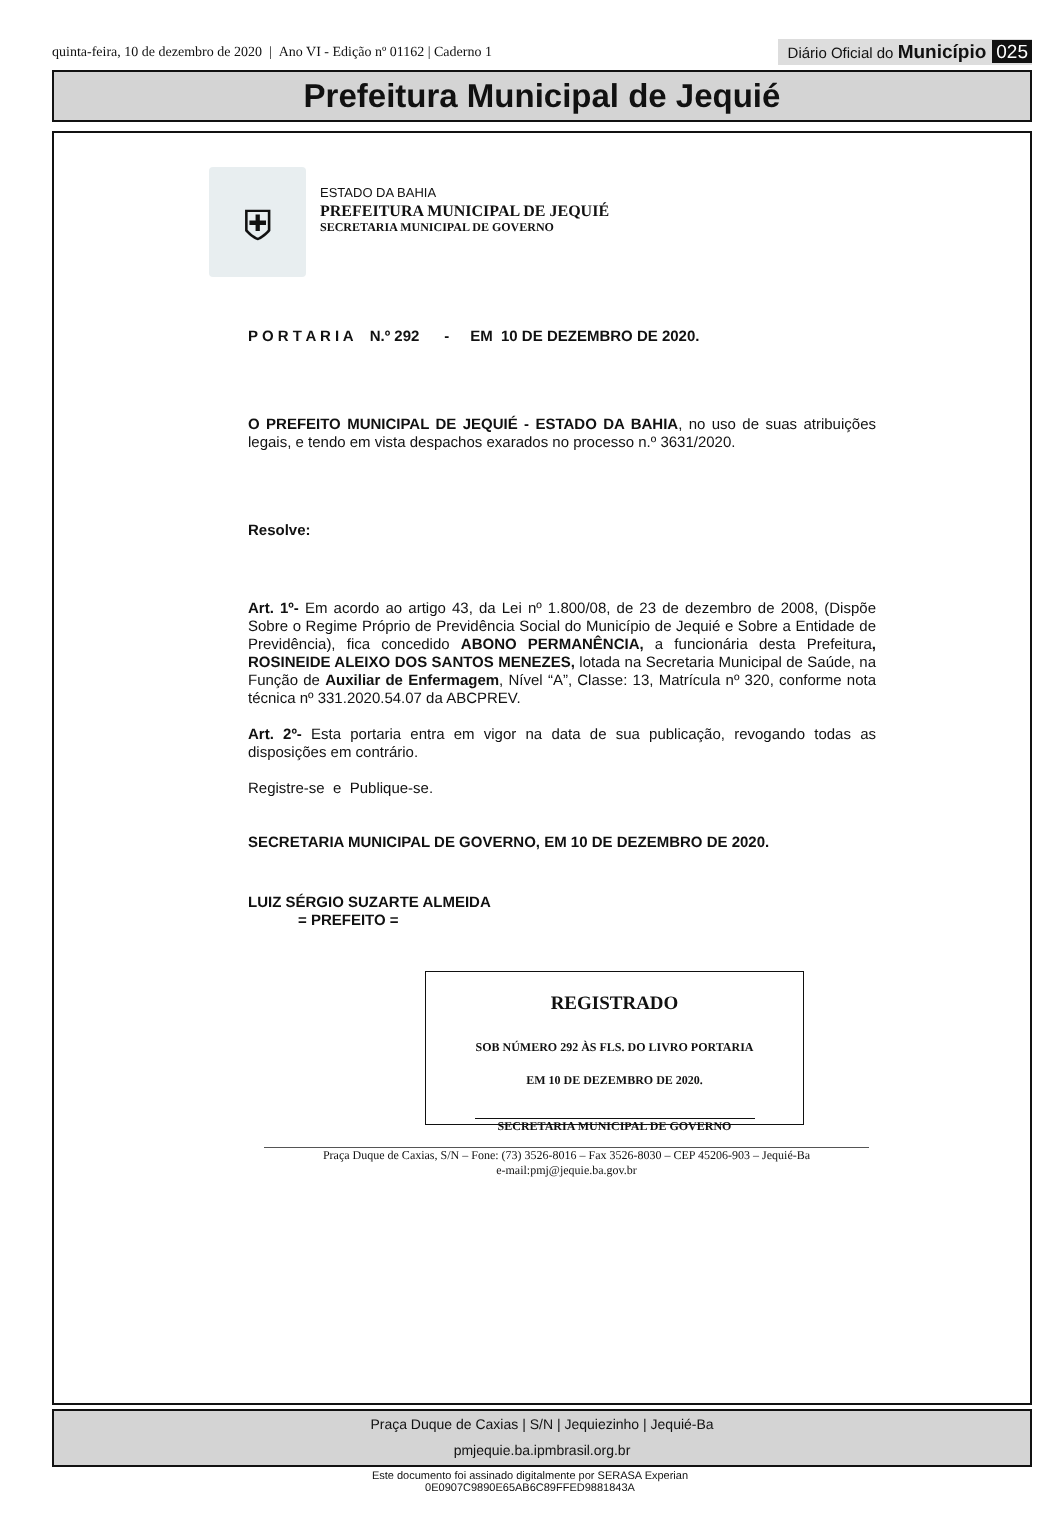quinta-feira, 10 de dezembro de 2020 | Ano VI - Edição nº 01162 | Caderno 1
Diário Oficial do Município 025
Prefeitura Municipal de Jequié
⛨
ESTADO DA BAHIA
PREFEITURA MUNICIPAL DE JEQUIÉ
SECRETARIA MUNICIPAL DE GOVERNO
P O R T A R I A N.º 292 - EM 10 DE DEZEMBRO DE 2020.
O PREFEITO MUNICIPAL DE JEQUIÉ - ESTADO DA BAHIA, no uso de suas atribuições legais, e tendo em vista despachos exarados no processo n.º 3631/2020.
Resolve:
Art. 1º- Em acordo ao artigo 43, da Lei nº 1.800/08, de 23 de dezembro de 2008, (Dispõe Sobre o Regime Próprio de Previdência Social do Município de Jequié e Sobre a Entidade de Previdência), fica concedido ABONO PERMANÊNCIA, a funcionária desta Prefeitura, ROSINEIDE ALEIXO DOS SANTOS MENEZES, lotada na Secretaria Municipal de Saúde, na Função de Auxiliar de Enfermagem, Nível “A”, Classe: 13, Matrícula nº 320, conforme nota técnica nº 331.2020.54.07 da ABCPREV.
Art. 2º- Esta portaria entra em vigor na data de sua publicação, revogando todas as disposições em contrário.
Registre-se e Publique-se.
SECRETARIA MUNICIPAL DE GOVERNO, EM 10 DE DEZEMBRO DE 2020.
LUIZ SÉRGIO SUZARTE ALMEIDA
= PREFEITO =
REGISTRADO
SOB NÚMERO 292 ÀS FLS. DO LIVRO PORTARIA
EM 10 DE DEZEMBRO DE 2020.
SECRETARIA MUNICIPAL DE GOVERNO
Praça Duque de Caxias, S/N – Fone: (73) 3526-8016 – Fax 3526-8030 – CEP 45206-903 – Jequié-Ba
e-mail:pmj@jequie.ba.gov.br
Praça Duque de Caxias | S/N | Jequiezinho | Jequié-Ba
pmjequie.ba.ipmbrasil.org.br
Este documento foi assinado digitalmente por SERASA Experian
0E0907C9890E65AB6C89FFED9881843A